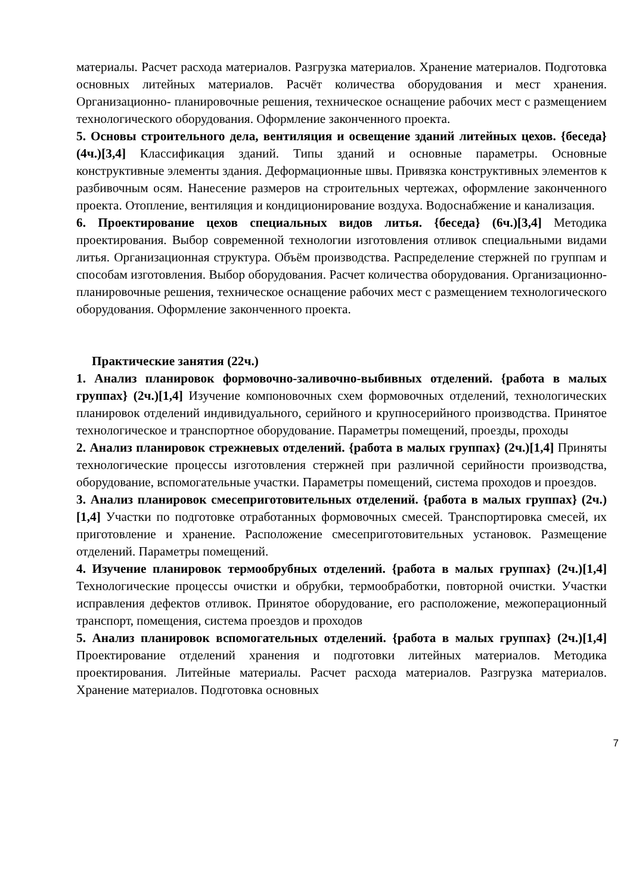материалы. Расчет расхода материалов. Разгрузка материалов. Хранение материалов. Подготовка основных литейных материалов. Расчёт количества оборудования и мест хранения. Организационно- планировочные решения, техническое оснащение рабочих мест с размещением технологического оборудования. Оформление законченного проекта.
5. Основы строительного дела, вентиляция и освещение зданий литейных цехов. {беседа} (4ч.)[3,4] Классификация зданий. Типы зданий и основные параметры. Основные конструктивные элементы здания. Деформационные швы. Привязка конструктивных элементов к разбивочным осям. Нанесение размеров на строительных чертежах, оформление законченного проекта. Отопление, вентиляция и кондиционирование воздуха. Водоснабжение и канализация.
6. Проектирование цехов специальных видов литья. {беседа} (6ч.)[3,4] Методика проектирования. Выбор современной технологии изготовления отливок специальными видами литья. Организационная структура. Объём производства. Распределение стержней по группам и способам изготовления. Выбор оборудования. Расчет количества оборудования. Организационно- планировочные решения, техническое оснащение рабочих мест с размещением технологического оборудования. Оформление законченного проекта.
Практические занятия (22ч.)
1. Анализ планировок формовочно-заливочно-выбивных отделений. {работа в малых группах} (2ч.)[1,4] Изучение компоновочных схем формовочных отделений, технологических планировок отделений индивидуального, серийного и крупносерийного производства. Принятое технологическое и транспортное оборудование. Параметры помещений, проезды, проходы
2. Анализ планировок стрежневых отделений. {работа в малых группах} (2ч.)[1,4] Приняты технологические процессы изготовления стержней при различной серийности производства, оборудование, вспомогательные участки. Параметры помещений, система проходов и проездов.
3. Анализ планировок смесеприготовительных отделений. {работа в малых группах} (2ч.)[1,4] Участки по подготовке отработанных формовочных смесей. Транспортировка смесей, их приготовление и хранение. Расположение смесеприготовительных установок. Размещение отделений. Параметры помещений.
4. Изучение планировок термообрубных отделений. {работа в малых группах} (2ч.)[1,4] Технологические процессы очистки и обрубки, термообработки, повторной очистки. Участки исправления дефектов отливок. Принятое оборудование, его расположение, межоперационный транспорт, помещения, система проездов и проходов
5. Анализ планировок вспомогательных отделений. {работа в малых группах} (2ч.)[1,4] Проектирование отделений хранения и подготовки литейных материалов. Методика проектирования. Литейные материалы. Расчет расхода материалов. Разгрузка материалов. Хранение материалов. Подготовка основных
7